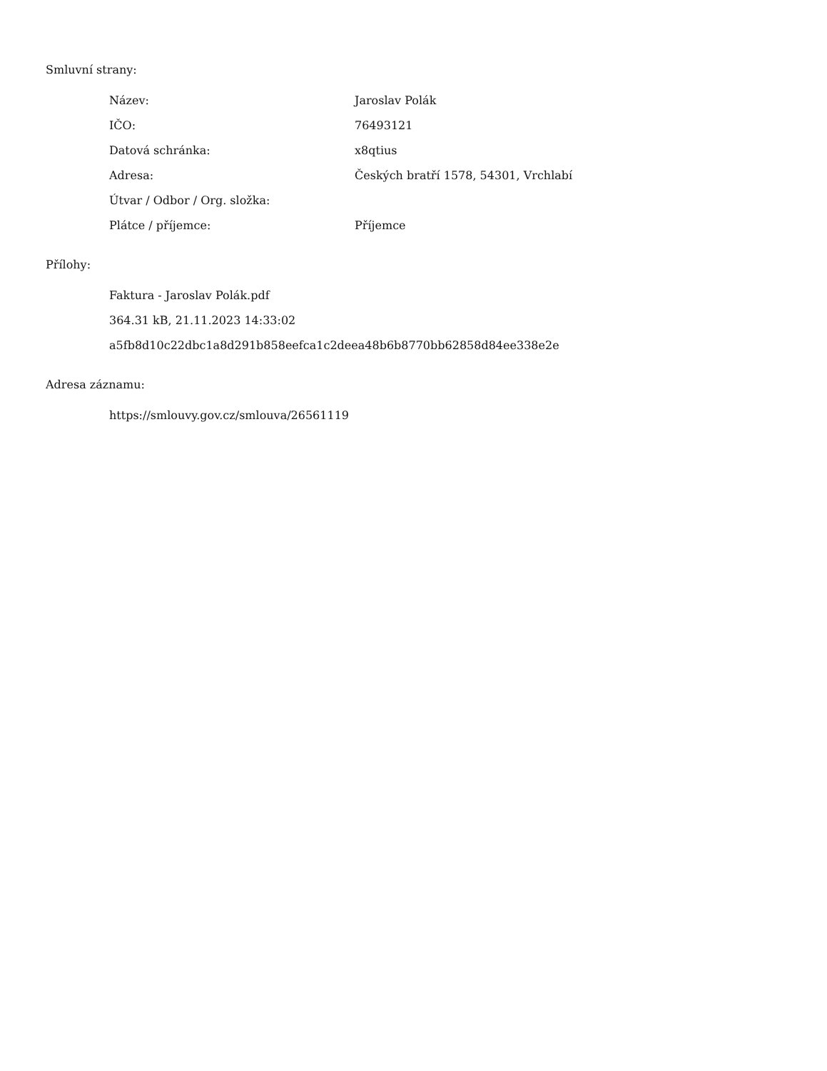Smluvní strany:
| Název: | Jaroslav Polák |
| IČO: | 76493121 |
| Datová schránka: | x8qtius |
| Adresa: | Českých bratří 1578, 54301, Vrchlabí |
| Útvar / Odbor / Org. složka: | |
| Plátce / příjemce: | Příjemce |
Přílohy:
Faktura - Jaroslav Polák.pdf
364.31 kB, 21.11.2023 14:33:02
a5fb8d10c22dbc1a8d291b858eefca1c2deea48b6b8770bb62858d84ee338e2e
Adresa záznamu:
https://smlouvy.gov.cz/smlouva/26561119